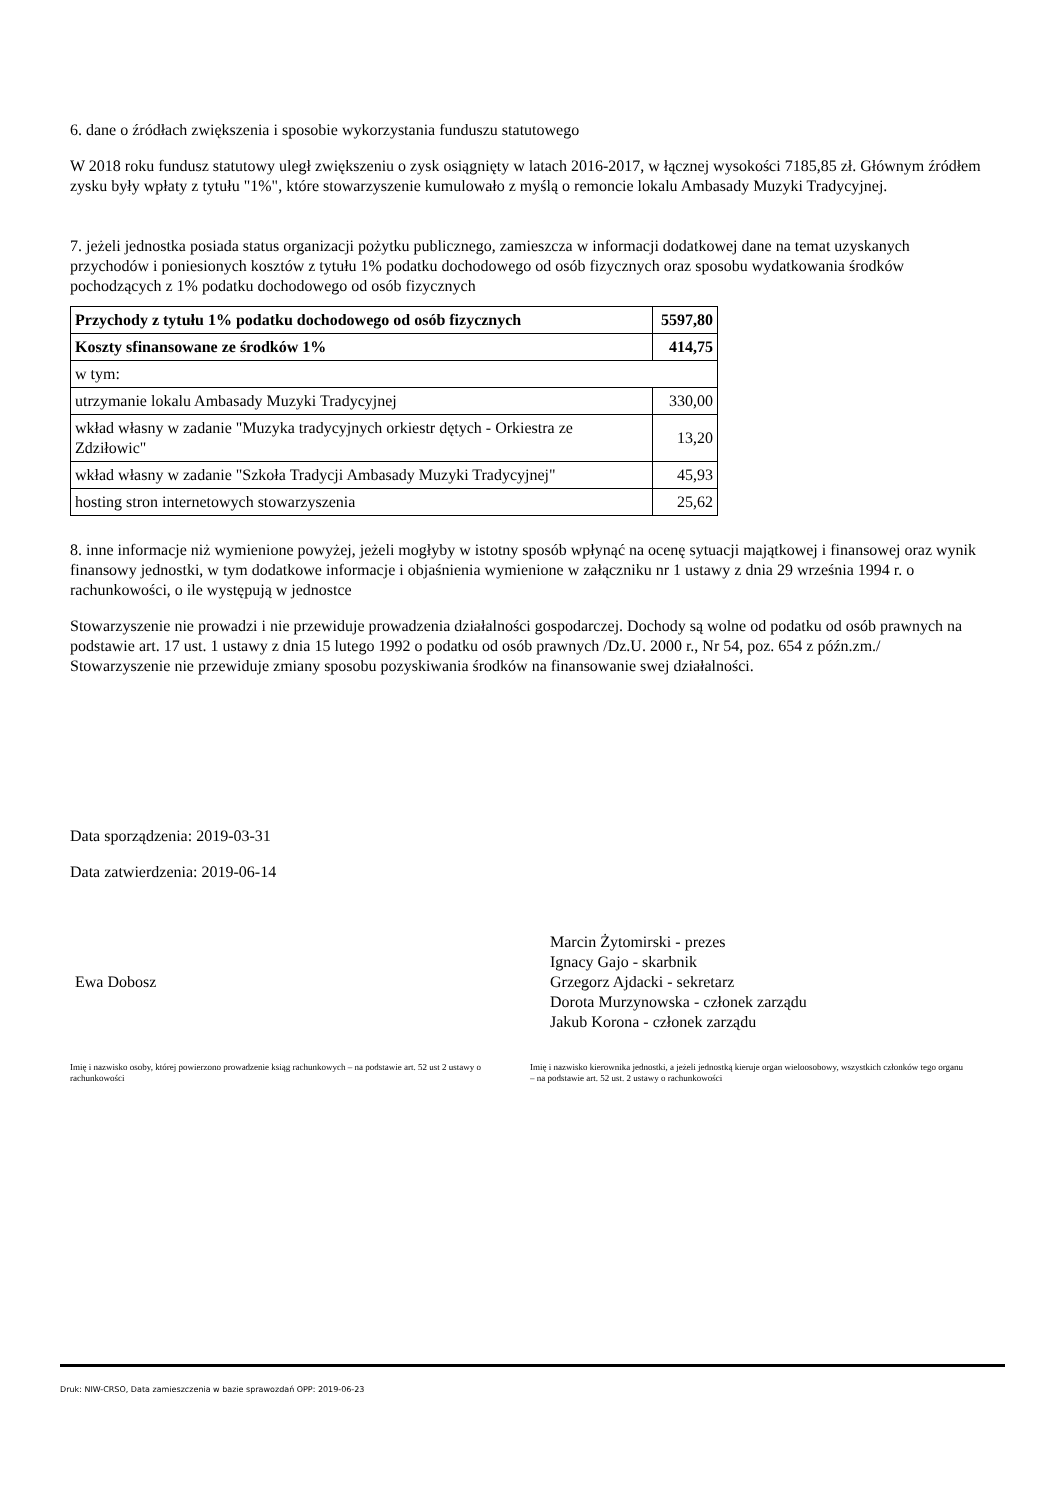6. dane o źródłach zwiększenia i sposobie wykorzystania funduszu statutowego
W 2018 roku fundusz statutowy uległ zwiększeniu o zysk osiągnięty w latach 2016-2017, w łącznej wysokości 7185,85 zł. Głównym źródłem zysku były wpłaty z tytułu "1%", które stowarzyszenie kumulowało z myślą o remoncie lokalu Ambasady Muzyki Tradycyjnej.
7. jeżeli jednostka posiada status organizacji pożytku publicznego, zamieszcza w informacji dodatkowej dane na temat uzyskanych przychodów i poniesionych kosztów z tytułu 1% podatku dochodowego od osób fizycznych oraz sposobu wydatkowania środków pochodzących z 1% podatku dochodowego od osób fizycznych
| Przychody z tytułu 1% podatku dochodowego od osób fizycznych | 5597,80 |
| Koszty sfinansowane ze środków 1% | 414,75 |
| w tym: | |
| utrzymanie lokalu Ambasady Muzyki Tradycyjnej | 330,00 |
| wkład własny w zadanie "Muzyka tradycyjnych orkiestr dętych - Orkiestra ze Zdziłowic" | 13,20 |
| wkład własny w zadanie "Szkoła Tradycji Ambasady Muzyki Tradycyjnej" | 45,93 |
| hosting stron internetowych stowarzyszenia | 25,62 |
8. inne informacje niż wymienione powyżej, jeżeli mogłyby w istotny sposób wpłynąć na ocenę sytuacji majątkowej i finansowej oraz wynik finansowy jednostki, w tym dodatkowe informacje i objaśnienia wymienione w załączniku nr 1 ustawy z dnia 29 września 1994 r. o rachunkowości, o ile występują w jednostce
Stowarzyszenie nie prowadzi i nie przewiduje prowadzenia działalności gospodarczej. Dochody są wolne od podatku od osób prawnych na podstawie art. 17 ust. 1 ustawy z dnia 15 lutego 1992 o podatku od osób prawnych /Dz.U. 2000 r., Nr 54, poz. 654 z późn.zm./
Stowarzyszenie nie przewiduje zmiany sposobu pozyskiwania środków na finansowanie swej działalności.
Data sporządzenia: 2019-03-31
Data zatwierdzenia: 2019-06-14
Ewa Dobosz
Marcin Żytomirski - prezes
Ignacy Gajo - skarbnik
Grzegorz Ajdacki - sekretarz
Dorota Murzynowska - członek zarządu
Jakub Korona - członek zarządu
Imię i nazwisko osoby, której powierzono prowadzenie ksiąg rachunkowych – na podstawie art. 52 ust 2 ustawy o rachunkowości
Imię i nazwisko kierownika jednostki, a jeżeli jednostką kieruje organ wieloosobowy, wszystkich członków tego organu – na podstawie art. 52 ust. 2 ustawy o rachunkowości
Druk: NIW-CRSO, Data zamieszczenia w bazie sprawozdań OPP: 2019-06-23